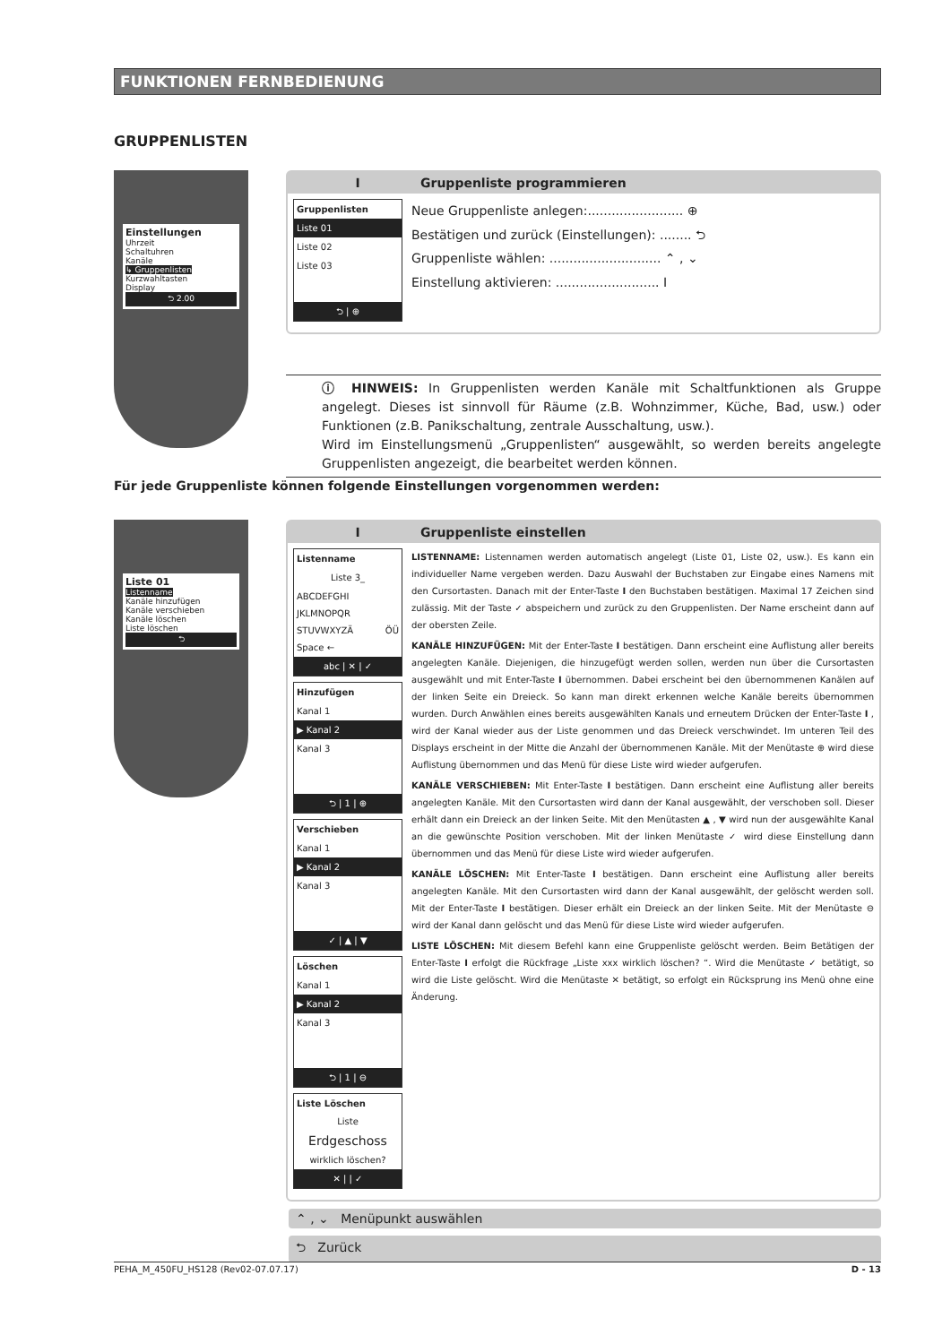FUNKTIONEN FERNBEDIENUNG
GRUPPENLISTEN
Einstellungen
Uhrzeit
Schaltuhren
Kanäle
↳ Gruppenlisten
Kurzwahltasten
Display
⮌ 2.00
I Gruppenliste programmieren
Gruppenlisten
Liste 01
Liste 02
Liste 03
⮌ | ⊕
Neue Gruppenliste anlegen:........................ ⊕
Bestätigen und zurück (Einstellungen): ........ ⮌
Gruppenliste wählen: ............................ ⌃ , ⌄
Einstellung aktivieren: .......................... I
ⓘ HINWEIS: In Gruppenlisten werden Kanäle mit Schaltfunktionen als Gruppe angelegt. Dieses ist sinnvoll für Räume (z.B. Wohnzimmer, Küche, Bad, usw.) oder Funktionen (z.B. Panikschaltung, zentrale Ausschaltung, usw.).
Wird im Einstellungsmenü „Gruppenlisten“ ausgewählt, so werden bereits angelegte Gruppenlisten angezeigt, die bearbeitet werden können.
Für jede Gruppenliste können folgende Einstellungen vorgenommen werden:
Liste 01
Listenname
Kanäle hinzufügen
Kanäle verschieben
Kanäle löschen
Liste löschen
⮌
I Gruppenliste einstellen
Listenname
Liste 3_
ABCDEFGHI JKLMNOPQR STUVWXYZÄ ÖÜ Space ←
abc | ✕ | ✓
Hinzufügen
Kanal 1
▶ Kanal 2
Kanal 3
⮌ | 1 | ⊕
Verschieben
Kanal 1
▶ Kanal 2
Kanal 3
✓ | ▲ | ▼
Löschen
Kanal 1
▶ Kanal 2
Kanal 3
⮌ | 1 | ⊖
Liste Löschen
Liste
Erdgeschoss
wirklich löschen?
✕ | | ✓
LISTENNAME: Listennamen werden automatisch angelegt (Liste 01, Liste 02, usw.). Es kann ein individueller Name vergeben werden. Dazu Auswahl der Buchstaben zur Eingabe eines Namens mit den Cursortasten. Danach mit der Enter-Taste I den Buchstaben bestätigen. Maximal 17 Zeichen sind zulässig. Mit der Taste ✓ abspeichern und zurück zu den Gruppenlisten. Der Name erscheint dann auf der obersten Zeile.
KANÄLE HINZUFÜGEN: Mit der Enter-Taste I bestätigen. Dann erscheint eine Auflistung aller bereits angelegten Kanäle. Diejenigen, die hinzugefügt werden sollen, werden nun über die Cursortasten ausgewählt und mit Enter-Taste I übernommen. Dabei erscheint bei den übernommenen Kanälen auf der linken Seite ein Dreieck. So kann man direkt erkennen welche Kanäle bereits übernommen wurden. Durch Anwählen eines bereits ausgewählten Kanals und erneutem Drücken der Enter-Taste I , wird der Kanal wieder aus der Liste genommen und das Dreieck verschwindet. Im unteren Teil des Displays erscheint in der Mitte die Anzahl der übernommenen Kanäle. Mit der Menütaste ⊕ wird diese Auflistung übernommen und das Menü für diese Liste wird wieder aufgerufen.
KANÄLE VERSCHIEBEN: Mit Enter-Taste I bestätigen. Dann erscheint eine Auflistung aller bereits angelegten Kanäle. Mit den Cursortasten wird dann der Kanal ausgewählt, der verschoben soll. Dieser erhält dann ein Dreieck an der linken Seite. Mit den Menütasten ▲ , ▼ wird nun der ausgewählte Kanal an die gewünschte Position verschoben. Mit der linken Menütaste ✓ wird diese Einstellung dann übernommen und das Menü für diese Liste wird wieder aufgerufen.
KANÄLE LÖSCHEN: Mit Enter-Taste I bestätigen. Dann erscheint eine Auflistung aller bereits angelegten Kanäle. Mit den Cursortasten wird dann der Kanal ausgewählt, der gelöscht werden soll. Mit der Enter-Taste I bestätigen. Dieser erhält ein Dreieck an der linken Seite. Mit der Menütaste ⊖ wird der Kanal dann gelöscht und das Menü für diese Liste wird wieder aufgerufen.
LISTE LÖSCHEN: Mit diesem Befehl kann eine Gruppenliste gelöscht werden. Beim Betätigen der Enter-Taste I erfolgt die Rückfrage „Liste xxx wirklich löschen? “. Wird die Menütaste ✓ betätigt, so wird die Liste gelöscht. Wird die Menütaste ✕ betätigt, so erfolgt ein Rücksprung ins Menü ohne eine Änderung.
⌃ , ⌄ Menüpunkt auswählen
⮌ Zurück
PEHA_M_450FU_HS128 (Rev02-07.07.17) D - 13